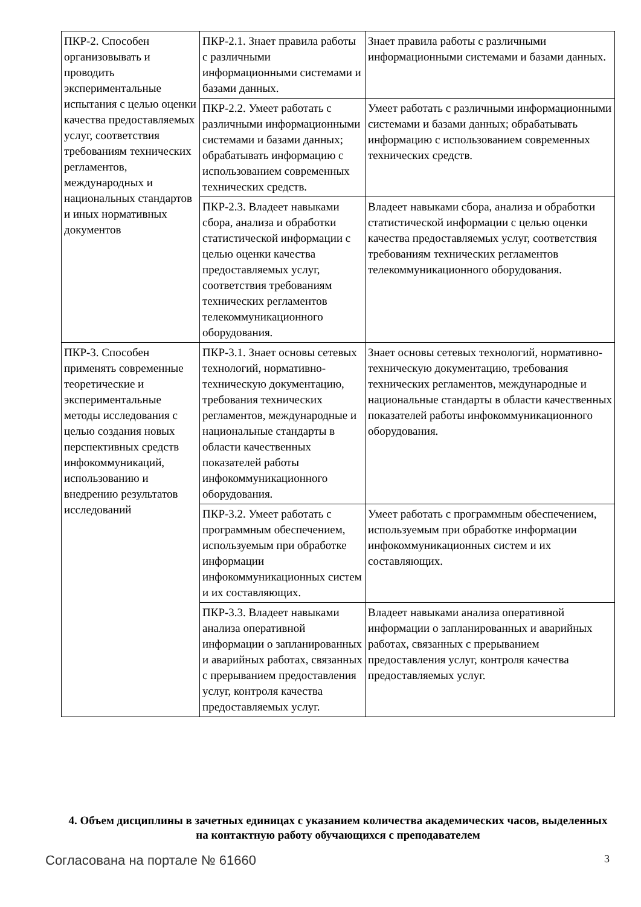| ПКР-2. Способен организовывать и проводить экспериментальные испытания с целью оценки качества предоставляемых услуг, соответствия требованиям технических регламентов, международных и национальных стандартов и иных нормативных документов | ПКР-2.1. Знает правила работы с различными информационными системами и базами данных. | Знает правила работы с различными информационными системами и базами данных. |
| | ПКР-2.2. Умеет работать с различными информационными системами и базами данных; обрабатывать информацию с использованием современных технических средств. | Умеет работать с различными информационными системами и базами данных; обрабатывать информацию с использованием современных технических средств. |
| | ПКР-2.3. Владеет навыками сбора, анализа и обработки статистической информации с целью оценки качества предоставляемых услуг, соответствия требованиям технических регламентов телекоммуникационного оборудования. | Владеет навыками сбора, анализа и обработки статистической информации с целью оценки качества предоставляемых услуг, соответствия требованиям технических регламентов телекоммуникационного оборудования. |
| ПКР-3. Способен применять современные теоретические и экспериментальные методы исследования с целью создания новых перспективных средств инфокоммуникаций, использованию и внедрению результатов исследований | ПКР-3.1. Знает основы сетевых технологий, нормативно-техническую документацию, требования технических регламентов, международные и национальные стандарты в области качественных показателей работы инфокоммуникационного оборудования. | Знает основы сетевых технологий, нормативно-техническую документацию, требования технических регламентов, международные и национальные стандарты в области качественных показателей работы инфокоммуникационного оборудования. |
| | ПКР-3.2. Умеет работать с программным обеспечением, используемым при обработке информации инфокоммуникационных систем и их составляющих. | Умеет работать с программным обеспечением, используемым при обработке информации инфокоммуникационных систем и их составляющих. |
| | ПКР-3.3. Владеет навыками анализа оперативной информации о запланированных и аварийных работах, связанных с прерыванием предоставления услуг, контроля качества предоставляемых услуг. | Владеет навыками анализа оперативной информации о запланированных и аварийных работах, связанных с прерыванием предоставления услуг, контроля качества предоставляемых услуг. |
4. Объем дисциплины в зачетных единицах с указанием количества академических часов, выделенных на контактную работу обучающихся с преподавателем
Согласована на портале № 61660 3